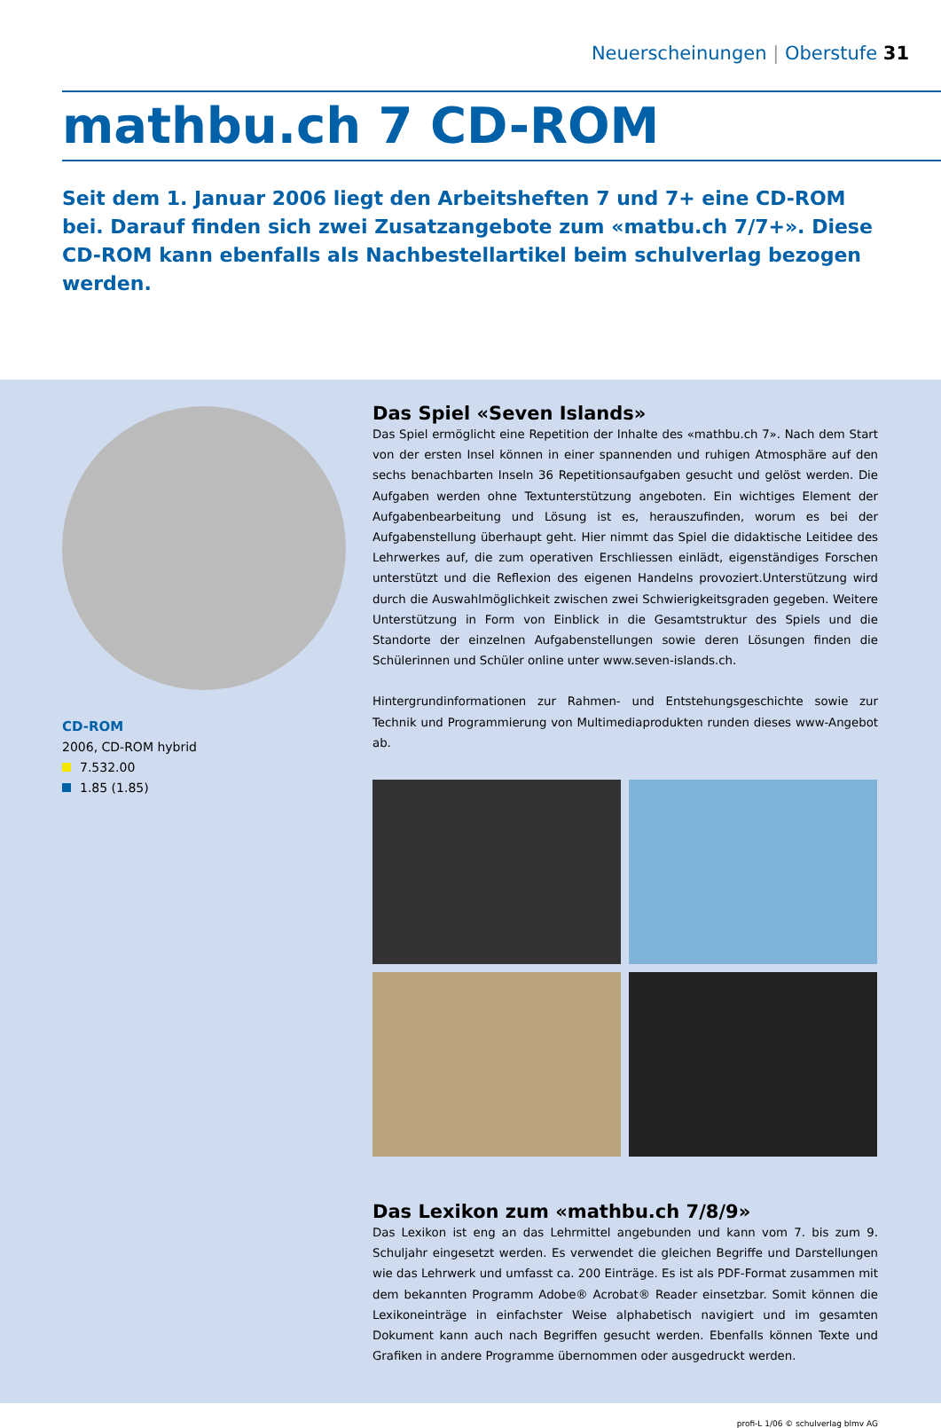Neuerscheinungen | Oberstufe 31
mathbu.ch 7 CD-ROM
Seit dem 1. Januar 2006 liegt den Arbeitsheften 7 und 7+ eine CD-ROM bei. Darauf finden sich zwei Zusatzangebote zum «matbu.ch 7/7+». Diese CD-ROM kann ebenfalls als Nachbestellartikel beim schulverlag bezogen werden.
CD-ROM
2006, CD-ROM hybrid
7.532.00
1.85 (1.85)
Das Spiel «Seven Islands»
Das Spiel ermöglicht eine Repetition der Inhalte des «mathbu.ch 7». Nach dem Start von der ersten Insel können in einer spannenden und ruhigen Atmosphäre auf den sechs benachbarten Inseln 36 Repetitionsaufgaben gesucht und gelöst werden. Die Aufgaben werden ohne Text­unterstützung angeboten. Ein wichtiges Element der Aufgabenbearbeitung und Lösung ist es, herauszufinden, worum es bei der Aufgabenstellung überhaupt geht. Hier nimmt das Spiel die didaktische Leitidee des Lehrwerkes auf, die zum operativen Erschliessen einlädt, eigenständiges Forschen unterstützt und die Reflexion des eigenen Handelns provoziert.Unterstützung wird durch die Auswahlmöglichkeit zwischen zwei Schwierigkeitsgraden gegeben. Weitere Unter­stützung in Form von Einblick in die Gesamtstruktur des Spiels und die Standorte der einzelnen Aufgabenstellungen sowie deren Lösungen finden die Schülerinnen und Schüler online unter www.seven-islands.ch.
Hintergrundinformationen zur Rahmen- und Entstehungsgeschichte sowie zur Technik und Pro­grammierung von Multimediaprodukten runden dieses www-Angebot ab.
Das Lexikon zum «mathbu.ch 7/8/9»
Das Lexikon ist eng an das Lehrmittel angebunden und kann vom 7. bis zum 9. Schuljahr einge­setzt werden. Es verwendet die gleichen Begriffe und Darstellungen wie das Lehrwerk und um­fasst ca. 200 Einträge. Es ist als PDF-Format zusammen mit dem bekannten Programm Adobe® Acrobat® Reader einsetzbar. Somit können die Lexikoneinträge in einfachster Weise alphabetisch navigiert und im gesamten Dokument kann auch nach Begriffen gesucht werden. Ebenfalls kön­nen Texte und Grafiken in andere Programme übernommen oder ausgedruckt werden.
profi-L 1/06 © schulverlag blmv AG